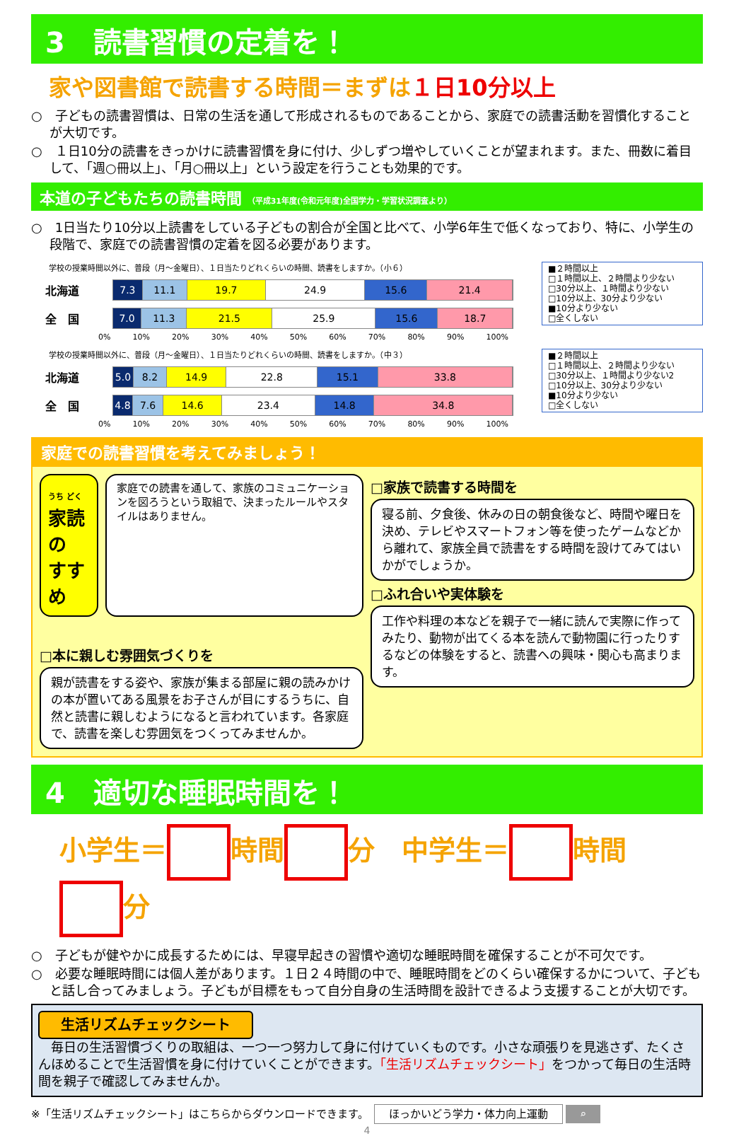3　読書習慣の定着を！
家や図書館で読書する時間＝まずは１日10分以上
○　子どもの読書習慣は、日常の生活を通して形成されるものであることから、家庭での読書活動を習慣化することが大切です。
○　１日10分の読書をきっかけに読書習慣を身に付け、少しずつ増やしていくことが望まれます。また、冊数に着目して、「週○冊以上」、「月○冊以上」という設定を行うことも効果的です。
本道の子どもたちの読書時間 （平成31年度(令和元年度)全国学力・学習状況調査より）
○　1日当たり10分以上読書をしている子どもの割合が全国と比べて、小学6年生で低くなっており、特に、小学生の段階で、家庭での読書習慣の定着を図る必要があります。
学校の授業時間以外に、普段（月～金曜日）、１日当たりどれくらいの時間、読書をしますか。（小６）
北海道
7.3 11.1 19.7 24.9 15.6 21.4
全　国
7.0 11.3 21.5 25.9 15.6 18.7
0% 10% 20% 30% 40% 50% 60% 70% 80% 90% 100%
■２時間以上
□１時間以上、２時間より少ない
□30分以上、１時間より少ない
□10分以上、30分より少ない
■10分より少ない
□全くしない
学校の授業時間以外に、普段（月～金曜日）、１日当たりどれくらいの時間、読書をしますか。（中３）
北海道
5.0 8.2 14.9 22.8 15.1 33.8
全　国
4.8 7.6 14.6 23.4 14.8 34.8
0% 10% 20% 30% 40% 50% 60% 70% 80% 90% 100%
■２時間以上
□１時間以上、２時間より少ない
□30分以上、１時間より少ない2
□10分以上、30分より少ない
■10分より少ない
□全くしない
家庭での読書習慣を考えてみましょう！
うち どく
家読の
すすめ
家庭での読書を通して、家族のコミュニケーションを図ろうという取組で、決まったルールやスタイルはありません。
□本に親しむ雰囲気づくりを
親が読書をする姿や、家族が集まる部屋に親の読みかけの本が置いてある風景をお子さんが目にするうちに、自然と読書に親しむようになると言われています。各家庭で、読書を楽しむ雰囲気をつくってみませんか。
□家族で読書する時間を
寝る前、夕食後、休みの日の朝食後など、時間や曜日を決め、テレビやスマートフォン等を使ったゲームなどから離れて、家族全員で読書をする時間を設けてみてはいかがでしょうか。
□ふれ合いや実体験を
工作や料理の本などを親子で一緒に読んで実際に作ってみたり、動物が出てくる本を読んで動物園に行ったりするなどの体験をすると、読書への興味・関心も高まります。
4　適切な睡眠時間を！
小学生＝ 時間 分　中学生＝ 時間 分
○　子どもが健やかに成長するためには、早寝早起きの習慣や適切な睡眠時間を確保することが不可欠です。
○　必要な睡眠時間には個人差があります。１日２４時間の中で、睡眠時間をどのくらい確保するかについて、子どもと話し合ってみましょう。子どもが目標をもって自分自身の生活時間を設計できるよう支援することが大切です。
生活リズムチェックシート
　毎日の生活習慣づくりの取組は、一つ一つ努力して身に付けていくものです。小さな頑張りを見逃さず、たくさんほめることで生活習慣を身に付けていくことができます。「生活リズムチェックシート」をつかって毎日の生活時間を親子で確認してみませんか。
※「生活リズムチェックシート」はこちらからダウンロードできます。　ほっかいどう学力・体力向上運動 ⌕
4